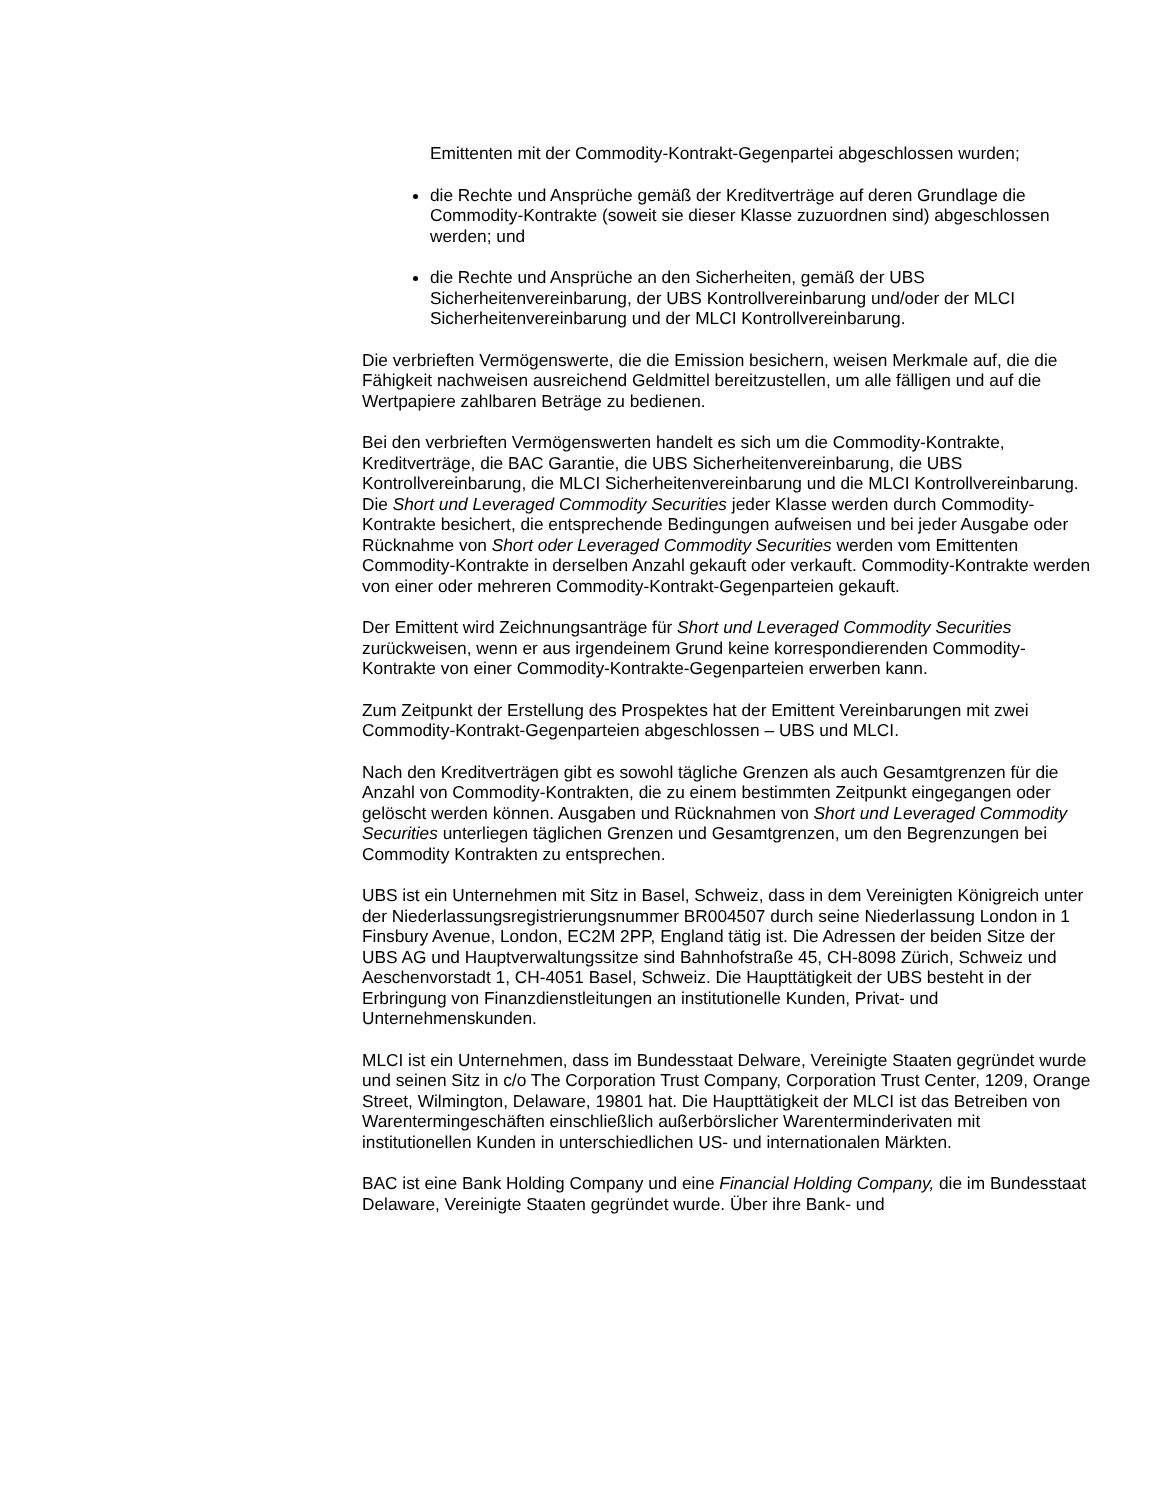Emittenten mit der Commodity-Kontrakt-Gegenpartei abgeschlossen wurden;
die Rechte und Ansprüche gemäß der Kreditverträge auf deren Grundlage die Commodity-Kontrakte (soweit sie dieser Klasse zuzuordnen sind) abgeschlossen werden; und
die Rechte und Ansprüche an den Sicherheiten, gemäß der UBS Sicherheitenvereinbarung, der UBS Kontrollvereinbarung und/oder der MLCI Sicherheitenvereinbarung und der MLCI Kontrollvereinbarung.
Die verbrieften Vermögenswerte, die die Emission besichern, weisen Merkmale auf, die die Fähigkeit nachweisen ausreichend Geldmittel bereitzustellen, um alle fälligen und auf die Wertpapiere zahlbaren Beträge zu bedienen.
Bei den verbrieften Vermögenswerten handelt es sich um die Commodity-Kontrakte, Kreditverträge, die BAC Garantie, die UBS Sicherheitenvereinbarung, die UBS Kontrollvereinbarung, die MLCI Sicherheitenvereinbarung und die MLCI Kontrollvereinbarung. Die Short und Leveraged Commodity Securities jeder Klasse werden durch Commodity-Kontrakte besichert, die entsprechende Bedingungen aufweisen und bei jeder Ausgabe oder Rücknahme von Short oder Leveraged Commodity Securities werden vom Emittenten Commodity-Kontrakte in derselben Anzahl gekauft oder verkauft. Commodity-Kontrakte werden von einer oder mehreren Commodity-Kontrakt-Gegenparteien gekauft.
Der Emittent wird Zeichnungsanträge für Short und Leveraged Commodity Securities zurückweisen, wenn er aus irgendeinem Grund keine korrespondierenden Commodity-Kontrakte von einer Commodity-Kontrakte-Gegenparteien erwerben kann.
Zum Zeitpunkt der Erstellung des Prospektes hat der Emittent Vereinbarungen mit zwei Commodity-Kontrakt-Gegenparteien abgeschlossen – UBS und MLCI.
Nach den Kreditverträgen gibt es sowohl tägliche Grenzen als auch Gesamtgrenzen für die Anzahl von Commodity-Kontrakten, die zu einem bestimmten Zeitpunkt eingegangen oder gelöscht werden können. Ausgaben und Rücknahmen von Short und Leveraged Commodity Securities unterliegen täglichen Grenzen und Gesamtgrenzen, um den Begrenzungen bei Commodity Kontrakten zu entsprechen.
UBS ist ein Unternehmen mit Sitz in Basel, Schweiz, dass in dem Vereinigten Königreich unter der Niederlassungsregistrierungsnummer BR004507 durch seine Niederlassung London in 1 Finsbury Avenue, London, EC2M 2PP, England tätig ist. Die Adressen der beiden Sitze der UBS AG und Hauptverwaltungssitze sind Bahnhofstraße 45, CH-8098 Zürich, Schweiz und Aeschenvorstadt 1, CH-4051 Basel, Schweiz. Die Haupttätigkeit der UBS besteht in der Erbringung von Finanzdienstleitungen an institutionelle Kunden, Privat- und Unternehmenskunden.
MLCI ist ein Unternehmen, dass im Bundesstaat Delware, Vereinigte Staaten gegründet wurde und seinen Sitz in c/o The Corporation Trust Company, Corporation Trust Center, 1209, Orange Street, Wilmington, Delaware, 19801 hat. Die Haupttätigkeit der MLCI ist das Betreiben von Warentermingeschäften einschließlich außerbörslicher Warenterminderivaten mit institutionellen Kunden in unterschiedlichen US- und internationalen Märkten.
BAC ist eine Bank Holding Company und eine Financial Holding Company, die im Bundesstaat Delaware, Vereinigte Staaten gegründet wurde. Über ihre Bank- und